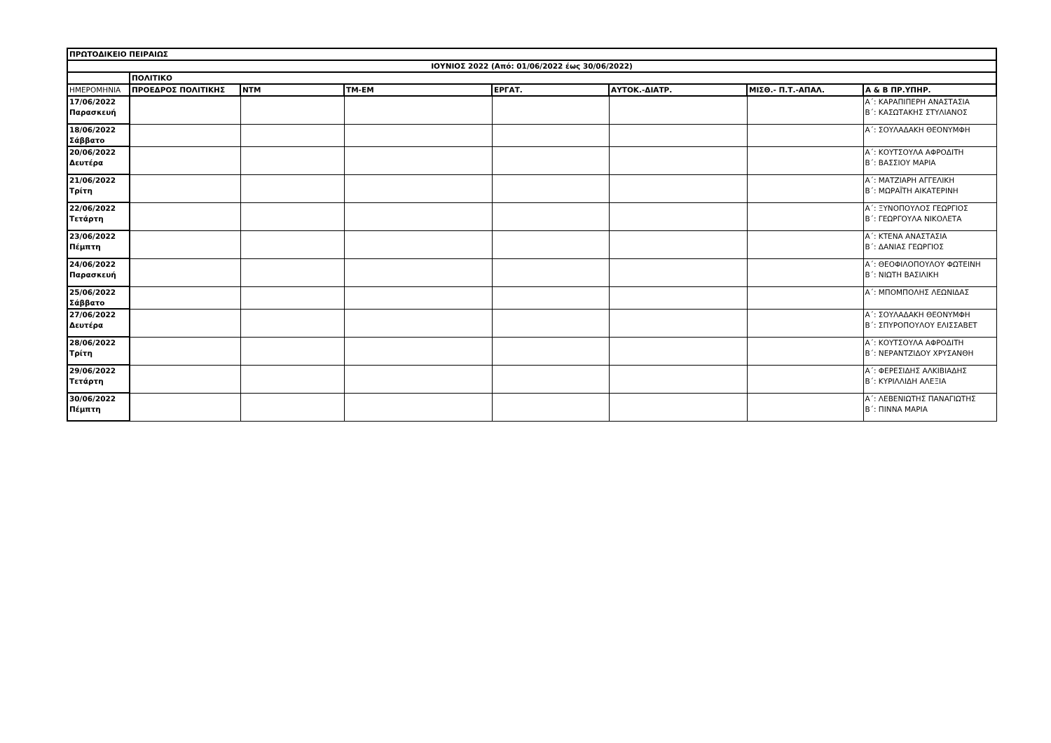| ΠΡΩΤΟΔΙΚΕΙΟ ΠΕΙΡΑΙΩΣ | | | | | | | |
| ΙΟΥΝΙΟΣ 2022 (Από: 01/06/2022 έως 30/06/2022) | | | | | | | |
| | ΠΟΛΙΤΙΚΟ | | | | | | |
| ΗΜΕΡΟΜΗΝΙΑ | ΠΡΟΕΔΡΟΣ ΠΟΛΙΤΙΚΗΣ | ΝΤΜ | ΤΜ-ΕΜ | ΕΡΓΑΤ. | ΑΥΤΟΚ.-ΔΙΑΤΡ. | ΜΙΣΘ.- Π.Τ.-ΑΠΑΛ. | Α & Β ΠΡ.ΥΠΗΡ. |
| 17/06/2022 Παρασκευή | | | | | | | Α΄: ΚΑΡΑΠΙΠΕΡΗ ΑΝΑΣΤΑΣΙΑ Β΄: ΚΑΣΩΤΑΚΗΣ ΣΤΥΛΙΑΝΟΣ |
| 18/06/2022 Σάββατο | | | | | | | Α΄: ΣΟΥΛΑΔΑΚΗ ΘΕΟΝΥΜΦΗ |
| 20/06/2022 Δευτέρα | | | | | | | Α΄: ΚΟΥΤΣΟΥΛΑ ΑΦΡΟΔΙΤΗ Β΄: ΒΑΣΣΙΟΥ ΜΑΡΙΑ |
| 21/06/2022 Τρίτη | | | | | | | Α΄: ΜΑΤΖΙΑΡΗ ΑΓΓΕΛΙΚΗ Β΄: ΜΩΡΑΪΤΗ ΑΙΚΑΤΕΡΙΝΗ |
| 22/06/2022 Τετάρτη | | | | | | | Α΄: ΞΥΝΟΠΟΥΛΟΣ ΓΕΩΡΓΙΟΣ Β΄: ΓΕΩΡΓΟΥΛΑ ΝΙΚΟΛΕΤΑ |
| 23/06/2022 Πέμπτη | | | | | | | Α΄: ΚΤΕΝΑ ΑΝΑΣΤΑΣΙΑ Β΄: ΔΑΝΙΑΣ ΓΕΩΡΓΙΟΣ |
| 24/06/2022 Παρασκευή | | | | | | | Α΄: ΘΕΟΦΙΛΟΠΟΥΛΟΥ ΦΩΤΕΙΝΗ Β΄: ΝΙΩΤΗ ΒΑΣΙΛΙΚΗ |
| 25/06/2022 Σάββατο | | | | | | | Α΄: ΜΠΟΜΠΟΛΗΣ ΛΕΩΝΙΔΑΣ |
| 27/06/2022 Δευτέρα | | | | | | | Α΄: ΣΟΥΛΑΔΑΚΗ ΘΕΟΝΥΜΦΗ Β΄: ΣΠΥΡΟΠΟΥΛΟΥ ΕΛΙΣΣΑΒΕΤ |
| 28/06/2022 Τρίτη | | | | | | | Α΄: ΚΟΥΤΣΟΥΛΑ ΑΦΡΟΔΙΤΗ Β΄: ΝΕΡΑΝΤΖΙΔΟΥ ΧΡΥΣΑΝΘΗ |
| 29/06/2022 Τετάρτη | | | | | | | Α΄: ΦΕΡΕΣΙΔΗΣ ΑΛΚΙΒΙΑΔΗΣ Β΄: ΚΥΡΙΛΛΙΔΗ ΑΛΕΞΙΑ |
| 30/06/2022 Πέμπτη | | | | | | | Α΄: ΛΕΒΕΝΙΩΤΗΣ ΠΑΝΑΓΙΩΤΗΣ Β΄: ΠΙΝΝΑ ΜΑΡΙΑ |